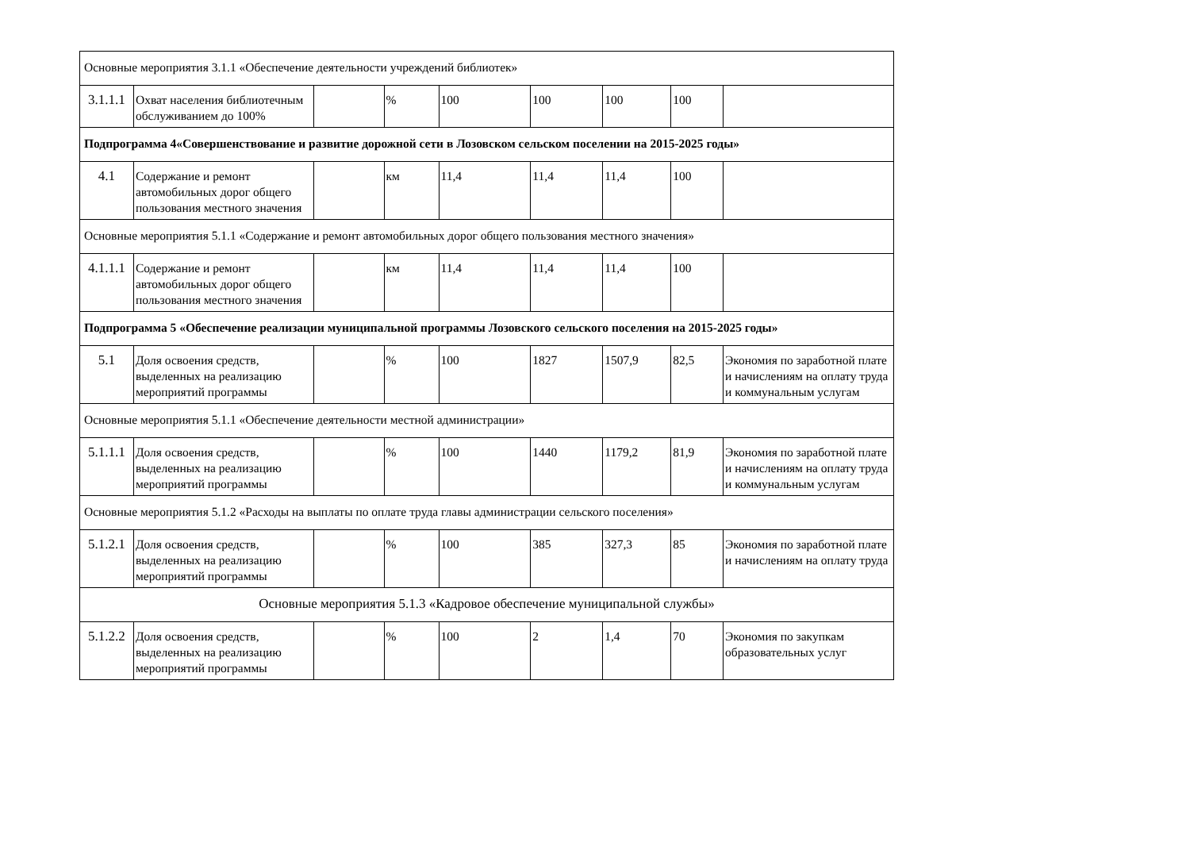| Основные мероприятия 3.1.1 «Обеспечение деятельности учреждений библиотек» | | | | | | | | |
| 3.1.1.1 | Охват населения библиотечным обслуживанием до 100% | | % | 100 | 100 | 100 | 100 | |
| Подпрограмма 4«Совершенствование и развитие дорожной сети в Лозовском сельском поселении на 2015-2025 годы» | | | | | | | | |
| 4.1 | Содержание и ремонт автомобильных дорог общего пользования местного значения | | км | 11,4 | 11,4 | 11,4 | 100 | |
| Основные мероприятия 5.1.1 «Содержание и ремонт автомобильных дорог общего пользования местного значения» | | | | | | | | |
| 4.1.1.1 | Содержание и ремонт автомобильных дорог общего пользования местного значения | | км | 11,4 | 11,4 | 11,4 | 100 | |
| Подпрограмма 5 «Обеспечение реализации муниципальной программы Лозовского сельского поселения на 2015-2025 годы» | | | | | | | | |
| 5.1 | Доля освоения средств, выделенных на реализацию мероприятий программы | | % | 100 | 1827 | 1507,9 | 82,5 | Экономия по заработной плате и начислениям на оплату труда и коммунальным услугам |
| Основные мероприятия 5.1.1 «Обеспечение деятельности местной администрации» | | | | | | | | |
| 5.1.1.1 | Доля освоения средств, выделенных на реализацию мероприятий программы | | % | 100 | 1440 | 1179,2 | 81,9 | Экономия по заработной плате и начислениям на оплату труда и коммунальным услугам |
| Основные мероприятия 5.1.2 «Расходы на выплаты по оплате труда главы администрации сельского поселения» | | | | | | | | |
| 5.1.2.1 | Доля освоения средств, выделенных на реализацию мероприятий программы | | % | 100 | 385 | 327,3 | 85 | Экономия по заработной плате и начислениям на оплату труда |
| Основные мероприятия 5.1.3 «Кадровое обеспечение муниципальной службы» | | | | | | | | |
| 5.1.2.2 | Доля освоения средств, выделенных на реализацию мероприятий программы | | % | 100 | 2 | 1,4 | 70 | Экономия по закупкам образовательных услуг |